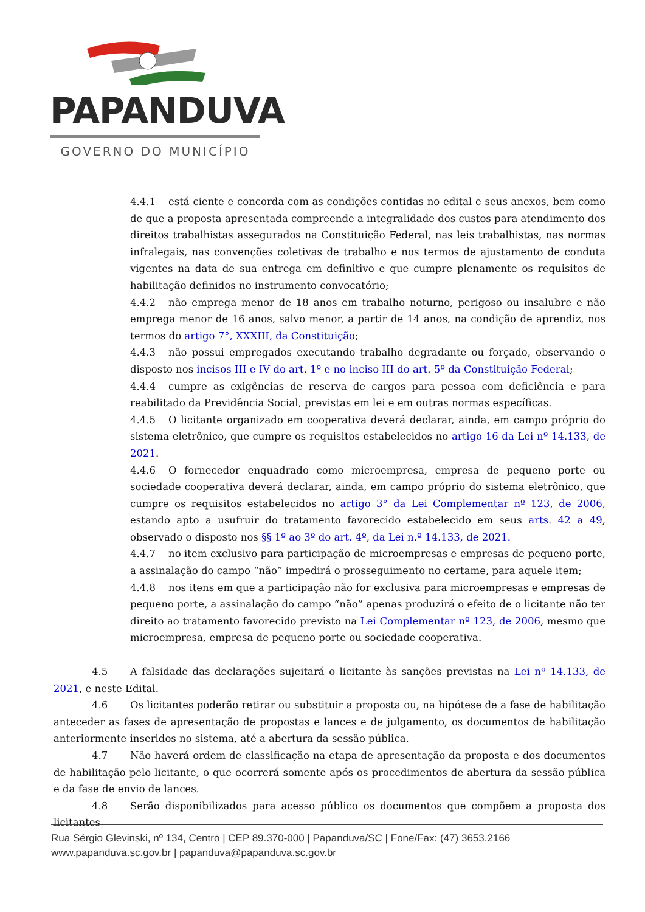PAPANDUVA
GOVERNO DO MUNICÍPIO
4.4.1 está ciente e concorda com as condições contidas no edital e seus anexos, bem como de que a proposta apresentada compreende a integralidade dos custos para atendimento dos direitos trabalhistas assegurados na Constituição Federal, nas leis trabalhistas, nas normas infralegais, nas convenções coletivas de trabalho e nos termos de ajustamento de conduta vigentes na data de sua entrega em definitivo e que cumpre plenamente os requisitos de habilitação definidos no instrumento convocatório;
4.4.2 não emprega menor de 18 anos em trabalho noturno, perigoso ou insalubre e não emprega menor de 16 anos, salvo menor, a partir de 14 anos, na condição de aprendiz, nos termos do artigo 7°, XXXIII, da Constituição;
4.4.3 não possui empregados executando trabalho degradante ou forçado, observando o disposto nos incisos III e IV do art. 1º e no inciso III do art. 5º da Constituição Federal;
4.4.4 cumpre as exigências de reserva de cargos para pessoa com deficiência e para reabilitado da Previdência Social, previstas em lei e em outras normas específicas.
4.4.5 O licitante organizado em cooperativa deverá declarar, ainda, em campo próprio do sistema eletrônico, que cumpre os requisitos estabelecidos no artigo 16 da Lei nº 14.133, de 2021.
4.4.6 O fornecedor enquadrado como microempresa, empresa de pequeno porte ou sociedade cooperativa deverá declarar, ainda, em campo próprio do sistema eletrônico, que cumpre os requisitos estabelecidos no artigo 3° da Lei Complementar nº 123, de 2006, estando apto a usufruir do tratamento favorecido estabelecido em seus arts. 42 a 49, observado o disposto nos §§ 1º ao 3º do art. 4º, da Lei n.º 14.133, de 2021.
4.4.7 no item exclusivo para participação de microempresas e empresas de pequeno porte, a assinalação do campo “não” impedirá o prosseguimento no certame, para aquele item;
4.4.8 nos itens em que a participação não for exclusiva para microempresas e empresas de pequeno porte, a assinalação do campo “não” apenas produzirá o efeito de o licitante não ter direito ao tratamento favorecido previsto na Lei Complementar nº 123, de 2006, mesmo que microempresa, empresa de pequeno porte ou sociedade cooperativa.
4.5 A falsidade das declarações sujeitará o licitante às sanções previstas na Lei nº 14.133, de 2021, e neste Edital.
4.6 Os licitantes poderão retirar ou substituir a proposta ou, na hipótese de a fase de habilitação anteceder as fases de apresentação de propostas e lances e de julgamento, os documentos de habilitação anteriormente inseridos no sistema, até a abertura da sessão pública.
4.7 Não haverá ordem de classificação na etapa de apresentação da proposta e dos documentos de habilitação pelo licitante, o que ocorrerá somente após os procedimentos de abertura da sessão pública e da fase de envio de lances.
4.8 Serão disponibilizados para acesso público os documentos que compõem a proposta dos licitantes
Rua Sérgio Glevinski, nº 134, Centro | CEP 89.370-000 | Papanduva/SC | Fone/Fax: (47) 3653.2166
www.papanduva.sc.gov.br | papanduva@papanduva.sc.gov.br